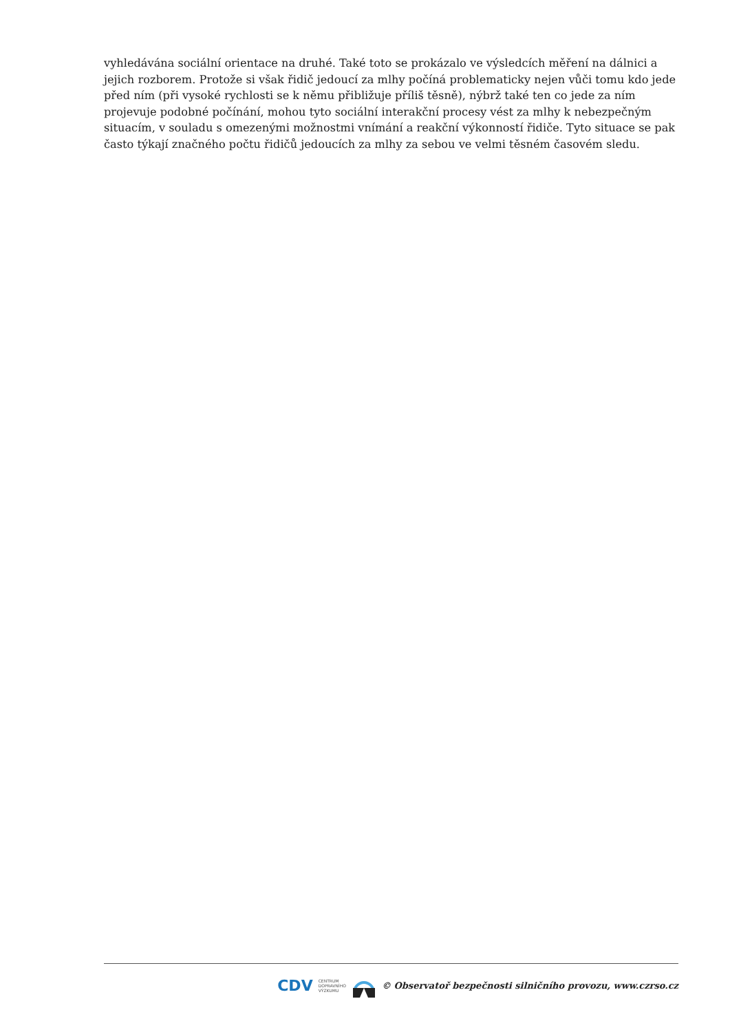vyhledávána sociální orientace na druhé. Také toto se prokázalo ve výsledcích měření na dálnici a jejich rozborem. Protože si však řidič jedoucí za mlhy počíná problematicky nejen vůči tomu kdo jede před ním (při vysoké rychlosti se k němu přibližuje příliš těsně), nýbrž také ten co jede za ním projevuje podobné počínání, mohou tyto sociální interakční procesy vést za mlhy k nebezpečným situacím, v souladu s omezenými možnostmi vnímání a reakční výkonností řidiče. Tyto situace se pak často týkají značného počtu řidičů jedoucích za mlhy za sebou ve velmi těsném časovém sledu.
CDV CENTRUM
DOPRAVNÍHO
VÝZKUMU © Observatoř bezpečnosti silničního provozu, www.czrso.cz